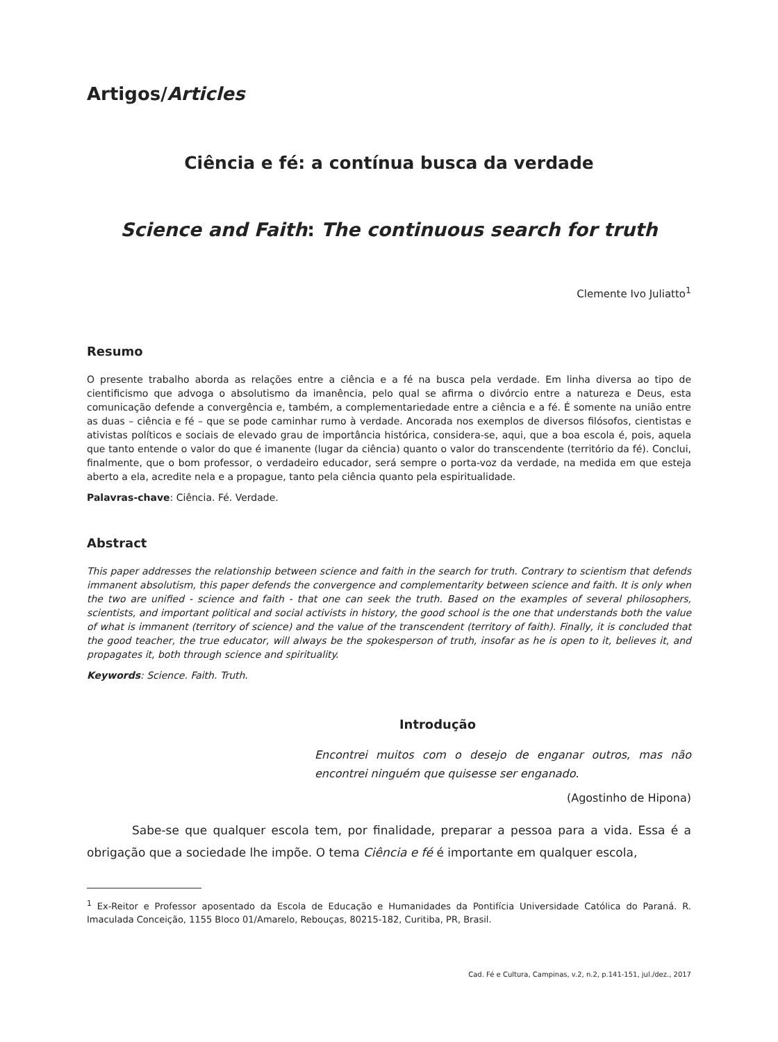Artigos/Articles
Ciência e fé: a contínua busca da verdade
Science and Faith: The continuous search for truth
Clemente Ivo Juliatto<sup>1</sup>
Resumo
O presente trabalho aborda as relações entre a ciência e a fé na busca pela verdade. Em linha diversa ao tipo de cientificismo que advoga o absolutismo da imanência, pelo qual se afirma o divórcio entre a natureza e Deus, esta comunicação defende a convergência e, também, a complementariedade entre a ciência e a fé. É somente na união entre as duas – ciência e fé – que se pode caminhar rumo à verdade. Ancorada nos exemplos de diversos filósofos, cientistas e ativistas políticos e sociais de elevado grau de importância histórica, considera-se, aqui, que a boa escola é, pois, aquela que tanto entende o valor do que é imanente (lugar da ciência) quanto o valor do transcendente (território da fé). Conclui, finalmente, que o bom professor, o verdadeiro educador, será sempre o porta-voz da verdade, na medida em que esteja aberto a ela, acredite nela e a propague, tanto pela ciência quanto pela espiritualidade.
Palavras-chave: Ciência. Fé. Verdade.
Abstract
This paper addresses the relationship between science and faith in the search for truth. Contrary to scientism that defends immanent absolutism, this paper defends the convergence and complementarity between science and faith. It is only when the two are unified - science and faith - that one can seek the truth. Based on the examples of several philosophers, scientists, and important political and social activists in history, the good school is the one that understands both the value of what is immanent (territory of science) and the value of the transcendent (territory of faith). Finally, it is concluded that the good teacher, the true educator, will always be the spokesperson of truth, insofar as he is open to it, believes it, and propagates it, both through science and spirituality.
Keywords: Science. Faith. Truth.
Introdução
Encontrei muitos com o desejo de enganar outros, mas não encontrei ninguém que quisesse ser enganado.
(Agostinho de Hipona)
Sabe-se que qualquer escola tem, por finalidade, preparar a pessoa para a vida. Essa é a obrigação que a sociedade lhe impõe. O tema Ciência e fé é importante em qualquer escola,
<sup>1</sup> Ex-Reitor e Professor aposentado da Escola de Educação e Humanidades da Pontifícia Universidade Católica do Paraná. R. Imaculada Conceição, 1155 Bloco 01/Amarelo, Rebouças, 80215-182, Curitiba, PR, Brasil.
Cad. Fé e Cultura, Campinas, v.2, n.2, p.141-151, jul./dez., 2017